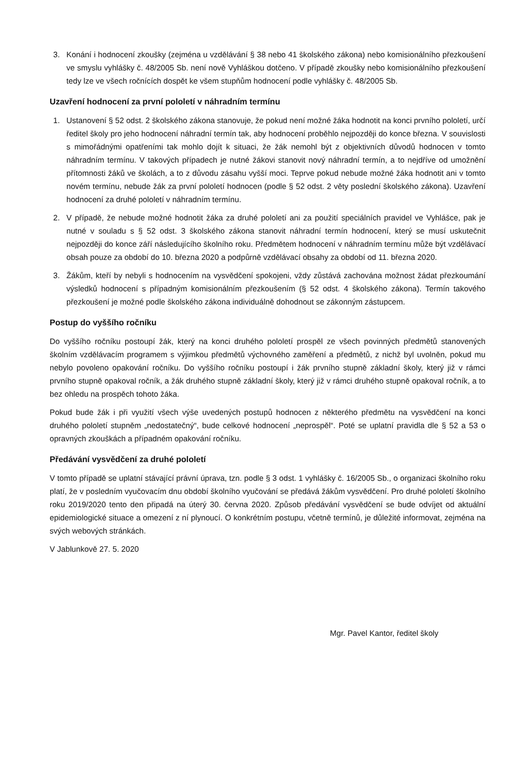3. Konání i hodnocení zkoušky (zejména u vzdělávání § 38 nebo 41 školského zákona) nebo komisionálního přezkoušení ve smyslu vyhlášky č. 48/2005 Sb. není nově Vyhláškou dotčeno. V případě zkoušky nebo komisionálního přezkoušení tedy lze ve všech ročnících dospět ke všem stupňům hodnocení podle vyhlášky č. 48/2005 Sb.
Uzavření hodnocení za první pololetí v náhradním termínu
1. Ustanovení § 52 odst. 2 školského zákona stanovuje, že pokud není možné žáka hodnotit na konci prvního pololetí, určí ředitel školy pro jeho hodnocení náhradní termín tak, aby hodnocení proběhlo nejpozději do konce března. V souvislosti s mimořádnými opatřeními tak mohlo dojít k situaci, že žák nemohl být z objektivních důvodů hodnocen v tomto náhradním termínu. V takových případech je nutné žákovi stanovit nový náhradní termín, a to nejdříve od umožnění přítomnosti žáků ve školách, a to z důvodu zásahu vyšší moci. Teprve pokud nebude možné žáka hodnotit ani v tomto novém termínu, nebude žák za první pololetí hodnocen (podle § 52 odst. 2 věty poslední školského zákona). Uzavření hodnocení za druhé pololetí v náhradním termínu.
2. V případě, že nebude možné hodnotit žáka za druhé pololetí ani za použití speciálních pravidel ve Vyhlášce, pak je nutné v souladu s § 52 odst. 3 školského zákona stanovit náhradní termín hodnocení, který se musí uskutečnit nejpozději do konce září následujícího školního roku. Předmětem hodnocení v náhradním termínu může být vzdělávací obsah pouze za období do 10. března 2020 a podpůrně vzdělávací obsahy za období od 11. března 2020.
3. Žákům, kteří by nebyli s hodnocením na vysvědčení spokojeni, vždy zůstává zachována možnost žádat přezkoumání výsledků hodnocení s případným komisionálním přezkoušením (§ 52 odst. 4 školského zákona). Termín takového přezkoušení je možné podle školského zákona individuálně dohodnout se zákonným zástupcem.
Postup do vyššího ročníku
Do vyššího ročníku postoupí žák, který na konci druhého pololetí prospěl ze všech povinných předmětů stanovených školním vzdělávacím programem s výjimkou předmětů výchovného zaměření a předmětů, z nichž byl uvolněn, pokud mu nebylo povoleno opakování ročníku. Do vyššího ročníku postoupí i žák prvního stupně základní školy, který již v rámci prvního stupně opakoval ročník, a žák druhého stupně základní školy, který již v rámci druhého stupně opakoval ročník, a to bez ohledu na prospěch tohoto žáka.
Pokud bude žák i při využití všech výše uvedených postupů hodnocen z některého předmětu na vysvědčení na konci druhého pololetí stupněm „nedostatečný“, bude celkové hodnocení „neprospěl“. Poté se uplatní pravidla dle § 52 a 53 o opravných zkouškách a případném opakování ročníku.
Předávání vysvědčení za druhé pololetí
V tomto případě se uplatní stávající právní úprava, tzn. podle § 3 odst. 1 vyhlášky č. 16/2005 Sb., o organizaci školního roku platí, že v posledním vyučovacím dnu období školního vyučování se předává žákům vysvědčení. Pro druhé pololetí školního roku 2019/2020 tento den připadá na úterý 30. června 2020. Způsob předávání vysvědčení se bude odvíjet od aktuální epidemiologické situace a omezení z ní plynoucí. O konkrétním postupu, včetně termínů, je důležité informovat, zejména na svých webových stránkách.
V Jablunkově 27. 5. 2020
Mgr. Pavel Kantor, ředitel školy